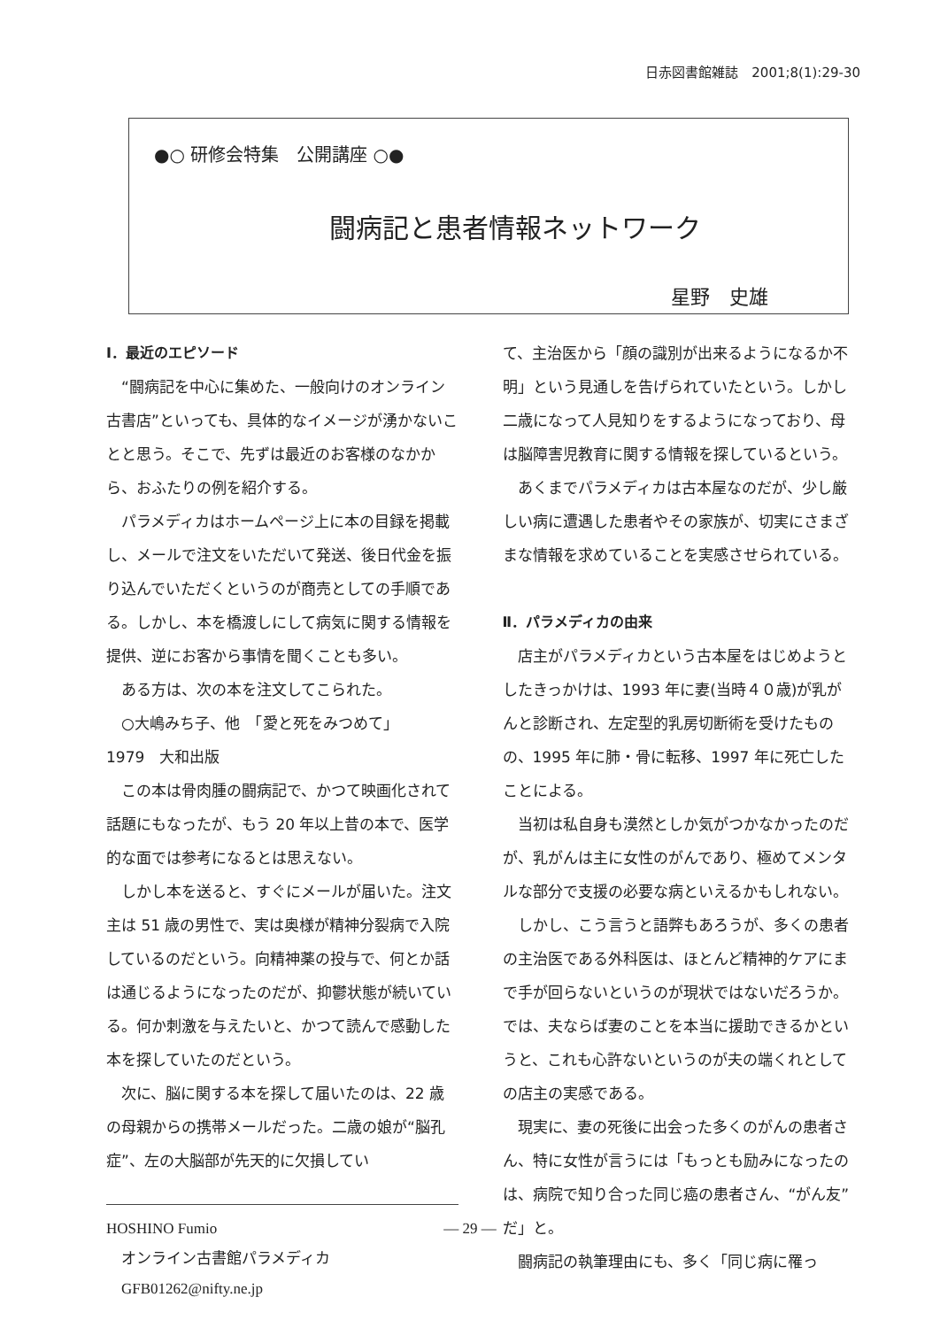日赤図書館雑誌　2001;8(1):29-30
●○ 研修会特集　公開講座 ○●
闘病記と患者情報ネットワーク
星野　史雄
Ⅰ．最近のエピソード
“闘病記を中心に集めた、一般向けのオンライン古書店”といっても、具体的なイメージが湧かないことと思う。そこで、先ずは最近のお客様のなかから、おふたりの例を紹介する。
パラメディカはホームページ上に本の目録を掲載し、メールで注文をいただいて発送、後日代金を振り込んでいただくというのが商売としての手順である。しかし、本を橋渡しにして病気に関する情報を提供、逆にお客から事情を聞くことも多い。
ある方は、次の本を注文してこられた。
○大嶋みち子、他　「愛と死をみつめて」
1979　大和出版
この本は骨肉腫の闘病記で、かつて映画化されて話題にもなったが、もう 20 年以上昔の本で、医学的な面では参考になるとは思えない。
しかし本を送ると、すぐにメールが届いた。注文主は 51 歳の男性で、実は奥様が精神分裂病で入院しているのだという。向精神薬の投与で、何とか話は通じるようになったのだが、抑鬱状態が続いている。何か刺激を与えたいと、かつて読んで感動した本を探していたのだという。
次に、脳に関する本を探して届いたのは、22 歳の母親からの携帯メールだった。二歳の娘が“脳孔症”、左の大脳部が先天的に欠損してい
HOSHINO Fumio
　オンライン古書館パラメディカ
　GFB01262@nifty.ne.jp
て、主治医から「顔の識別が出来るようになるか不明」という見通しを告げられていたという。しかし二歳になって人見知りをするようになっており、母は脳障害児教育に関する情報を探しているという。
あくまでパラメディカは古本屋なのだが、少し厳しい病に遭遇した患者やその家族が、切実にさまざまな情報を求めていることを実感させられている。
Ⅱ．パラメディカの由来
店主がパラメディカという古本屋をはじめようとしたきっかけは、1993 年に妻(当時４０歳)が乳がんと診断され、左定型的乳房切断術を受けたものの、1995 年に肺・骨に転移、1997 年に死亡したことによる。
当初は私自身も漠然としか気がつかなかったのだが、乳がんは主に女性のがんであり、極めてメンタルな部分で支援の必要な病といえるかもしれない。
しかし、こう言うと語弊もあろうが、多くの患者の主治医である外科医は、ほとんど精神的ケアにまで手が回らないというのが現状ではないだろうか。では、夫ならば妻のことを本当に援助できるかというと、これも心許ないというのが夫の端くれとしての店主の実感である。
現実に、妻の死後に出会った多くのがんの患者さん、特に女性が言うには「もっとも励みになったのは、病院で知り合った同じ癌の患者さん、“がん友”だ」と。
闘病記の執筆理由にも、多く「同じ病に罹っ
— 29 —